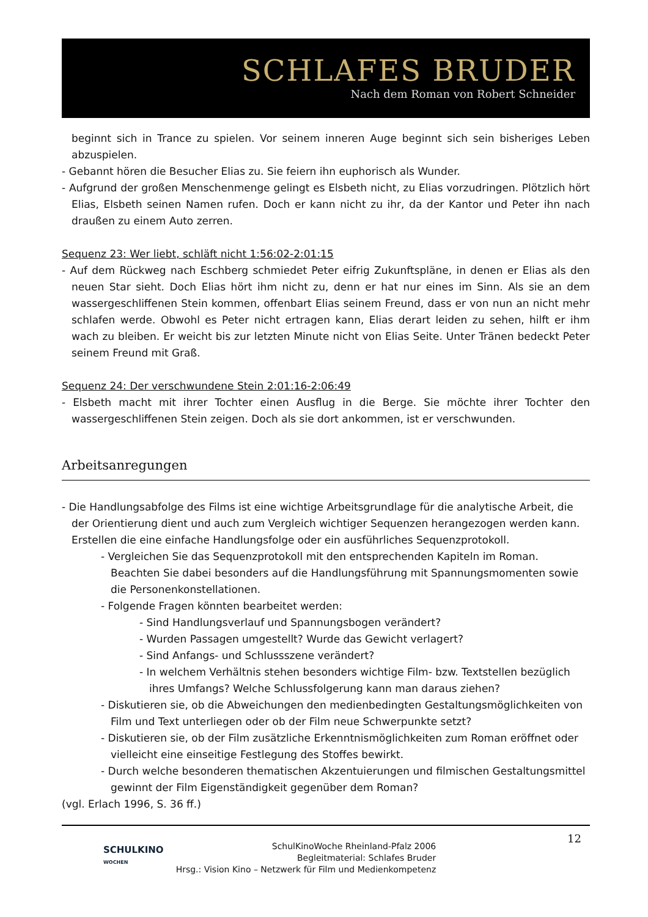SCHLAFES BRUDER
Nach dem Roman von Robert Schneider
beginnt sich in Trance zu spielen. Vor seinem inneren Auge beginnt sich sein bisheriges Leben abzuspielen.
- Gebannt hören die Besucher Elias zu. Sie feiern ihn euphorisch als Wunder.
- Aufgrund der großen Menschenmenge gelingt es Elsbeth nicht, zu Elias vorzudringen. Plötzlich hört Elias, Elsbeth seinen Namen rufen. Doch er kann nicht zu ihr, da der Kantor und Peter ihn nach draußen zu einem Auto zerren.
Sequenz 23: Wer liebt, schläft nicht 1:56:02-2:01:15
- Auf dem Rückweg nach Eschberg schmiedet Peter eifrig Zukunftspläne, in denen er Elias als den neuen Star sieht. Doch Elias hört ihm nicht zu, denn er hat nur eines im Sinn. Als sie an dem wassergeschliffenen Stein kommen, offenbart Elias seinem Freund, dass er von nun an nicht mehr schlafen werde. Obwohl es Peter nicht ertragen kann, Elias derart leiden zu sehen, hilft er ihm wach zu bleiben. Er weicht bis zur letzten Minute nicht von Elias Seite. Unter Tränen bedeckt Peter seinem Freund mit Graß.
Sequenz 24: Der verschwundene Stein 2:01:16-2:06:49
- Elsbeth macht mit ihrer Tochter einen Ausflug in die Berge. Sie möchte ihrer Tochter den wassergeschliffenen Stein zeigen. Doch als sie dort ankommen, ist er verschwunden.
Arbeitsanregungen
- Die Handlungsabfolge des Films ist eine wichtige Arbeitsgrundlage für die analytische Arbeit, die der Orientierung dient und auch zum Vergleich wichtiger Sequenzen herangezogen werden kann. Erstellen die eine einfache Handlungsfolge oder ein ausführliches Sequenzprotokoll.
- Vergleichen Sie das Sequenzprotokoll mit den entsprechenden Kapiteln im Roman. Beachten Sie dabei besonders auf die Handlungsführung mit Spannungsmomenten sowie die Personenkonstellationen.
- Folgende Fragen könnten bearbeitet werden:
- Sind Handlungsverlauf und Spannungsbogen verändert?
- Wurden Passagen umgestellt? Wurde das Gewicht verlagert?
- Sind Anfangs- und Schlussszene verändert?
- In welchem Verhältnis stehen besonders wichtige Film- bzw. Textstellen bezüglich ihres Umfangs? Welche Schlussfolgerung kann man daraus ziehen?
- Diskutieren sie, ob die Abweichungen den medienbedingten Gestaltungsmöglichkeiten von Film und Text unterliegen oder ob der Film neue Schwerpunkte setzt?
- Diskutieren sie, ob der Film zusätzliche Erkenntnismöglichkeiten zum Roman eröffnet oder vielleicht eine einseitige Festlegung des Stoffes bewirkt.
- Durch welche besonderen thematischen Akzentuierungen und filmischen Gestaltungsmittel gewinnt der Film Eigenständigkeit gegenüber dem Roman?
(vgl. Erlach 1996, S. 36 ff.)
SCHULKINO
WOCHEN
SchulKinoWoche Rheinland-Pfalz 2006
Begleitmaterial: Schlafes Bruder
Hrsg.: Vision Kino – Netzwerk für Film und Medienkompetenz
12